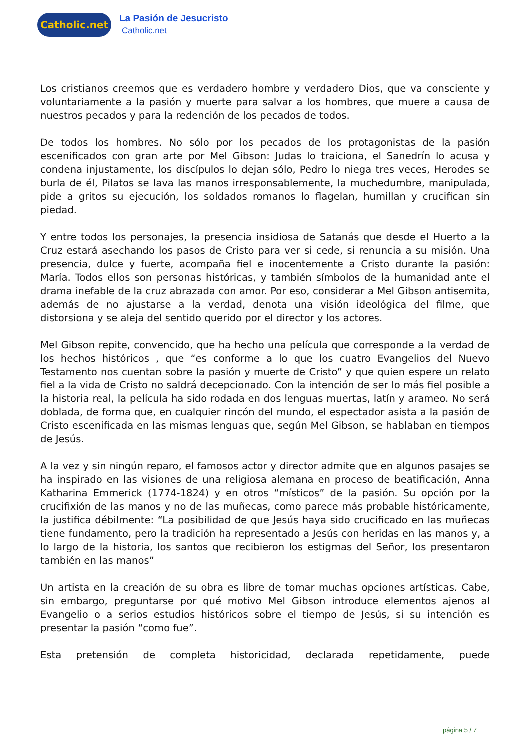Catholic.net
La Pasión de Jesucristo
Catholic.net
Los cristianos creemos que es verdadero hombre y verdadero Dios, que va consciente y voluntariamente a la pasión y muerte para salvar a los hombres, que muere a causa de nuestros pecados y para la redención de los pecados de todos.
De todos los hombres. No sólo por los pecados de los protagonistas de la pasión escenificados con gran arte por Mel Gibson: Judas lo traiciona, el Sanedrín lo acusa y condena injustamente, los discípulos lo dejan sólo, Pedro lo niega tres veces, Herodes se burla de él, Pilatos se lava las manos irresponsablemente, la muchedumbre, manipulada, pide a gritos su ejecución, los soldados romanos lo flagelan, humillan y crucifican sin piedad.
Y entre todos los personajes, la presencia insidiosa de Satanás que desde el Huerto a la Cruz estará asechando los pasos de Cristo para ver si cede, si renuncia a su misión. Una presencia, dulce y fuerte, acompaña fiel e inocentemente a Cristo durante la pasión: María. Todos ellos son personas históricas, y también símbolos de la humanidad ante el drama inefable de la cruz abrazada con amor. Por eso, considerar a Mel Gibson antisemita, además de no ajustarse a la verdad, denota una visión ideológica del filme, que distorsiona y se aleja del sentido querido por el director y los actores.
Mel Gibson repite, convencido, que ha hecho una película que corresponde a la verdad de los hechos históricos , que “es conforme a lo que los cuatro Evangelios del Nuevo Testamento nos cuentan sobre la pasión y muerte de Cristo” y que quien espere un relato fiel a la vida de Cristo no saldrá decepcionado. Con la intención de ser lo más fiel posible a la historia real, la película ha sido rodada en dos lenguas muertas, latín y arameo. No será doblada, de forma que, en cualquier rincón del mundo, el espectador asista a la pasión de Cristo escenificada en las mismas lenguas que, según Mel Gibson, se hablaban en tiempos de Jesús.
A la vez y sin ningún reparo, el famosos actor y director admite que en algunos pasajes se ha inspirado en las visiones de una religiosa alemana en proceso de beatificación, Anna Katharina Emmerick (1774-1824) y en otros “místicos” de la pasión. Su opción por la crucifixión de las manos y no de las muñecas, como parece más probable históricamente, la justifica débilmente: “La posibilidad de que Jesús haya sido crucificado en las muñecas tiene fundamento, pero la tradición ha representado a Jesús con heridas en las manos y, a lo largo de la historia, los santos que recibieron los estigmas del Señor, los presentaron también en las manos”
Un artista en la creación de su obra es libre de tomar muchas opciones artísticas. Cabe, sin embargo, preguntarse por qué motivo Mel Gibson introduce elementos ajenos al Evangelio o a serios estudios históricos sobre el tiempo de Jesús, si su intención es presentar la pasión “como fue”.
Esta pretensión de completa historicidad, declarada repetidamente, puede
página 5 / 7